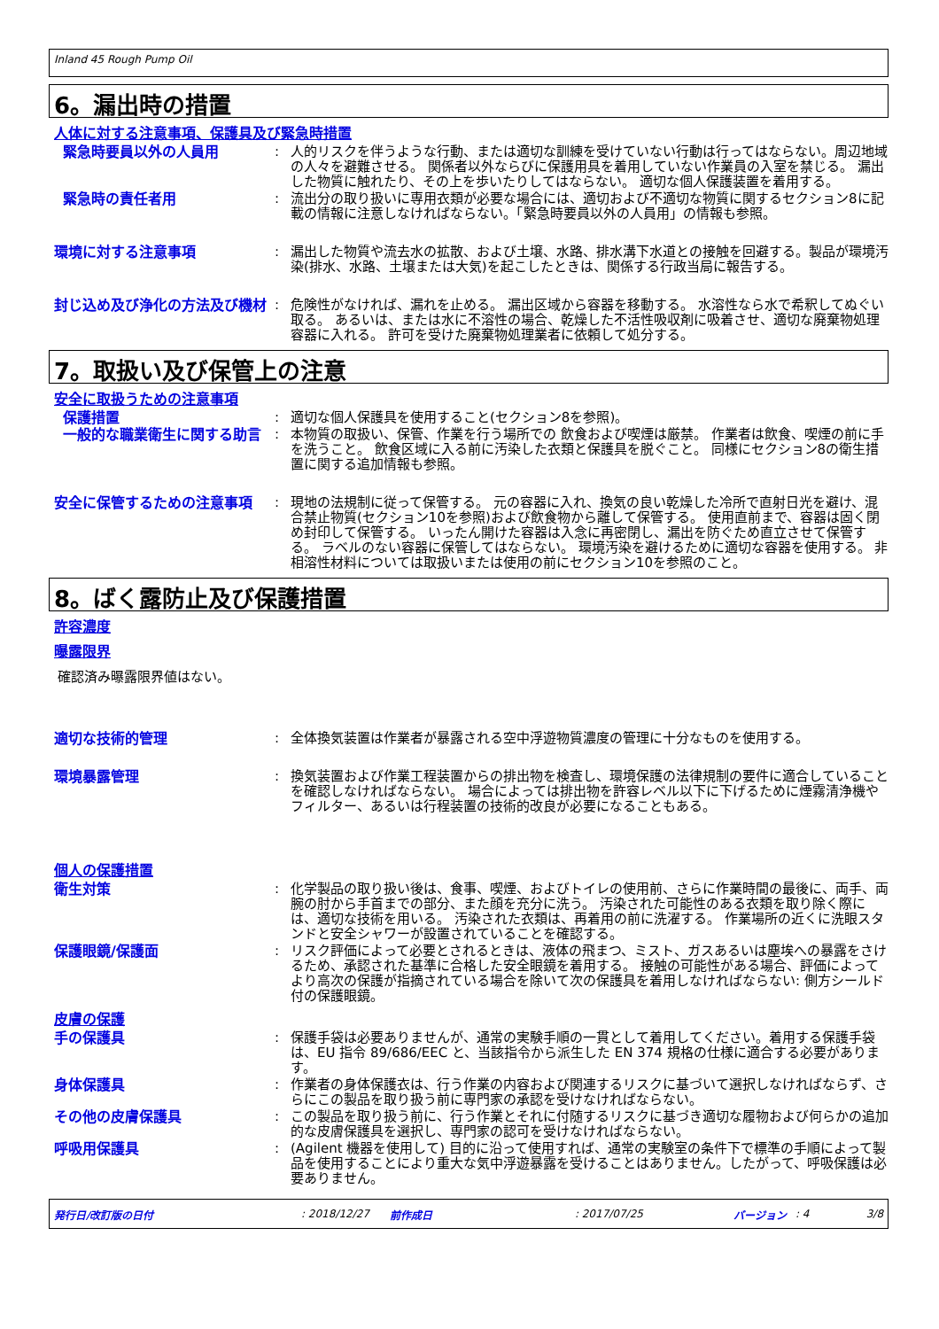Inland 45 Rough Pump Oil
6。漏出時の措置
人体に対する注意事項、保護具及び緊急時措置
緊急時要員以外の人員用 : 人的リスクを伴うような行動、または適切な訓練を受けていない行動は行ってはならない。周辺地域の人々を避難させる。 関係者以外ならびに保護用具を着用していない作業員の入室を禁じる。 漏出した物質に触れたり、その上を歩いたりしてはならない。 適切な個人保護装置を着用する。
緊急時の責任者用 : 流出分の取り扱いに専用衣類が必要な場合には、適切および不適切な物質に関するセクション8に記載の情報に注意しなければならない。「緊急時要員以外の人員用」の情報も参照。
環境に対する注意事項 : 漏出した物質や流去水の拡散、および土壌、水路、排水溝下水道との接触を回避する。製品が環境汚染(排水、水路、土壌または大気)を起こしたときは、関係する行政当局に報告する。
封じ込め及び浄化の方法及び機材 : 危険性がなければ、漏れを止める。 漏出区域から容器を移動する。 水溶性なら水で希釈してぬぐい取る。 あるいは、または水に不溶性の場合、乾燥した不活性吸収剤に吸着させ、適切な廃棄物処理容器に入れる。 許可を受けた廃棄物処理業者に依頼して処分する。
7。取扱い及び保管上の注意
安全に取扱うための注意事項
保護措置 : 適切な個人保護具を使用すること(セクション8を参照)。
一般的な職業衛生に関する助言 : 本物質の取扱い、保管、作業を行う場所での 飲食および喫煙は厳禁。 作業者は飲食、喫煙の前に手を洗うこと。 飲食区域に入る前に汚染した衣類と保護具を脱ぐこと。 同様にセクション8の衛生措置に関する追加情報も参照。
安全に保管するための注意事項 : 現地の法規制に従って保管する。 元の容器に入れ、換気の良い乾燥した冷所で直射日光を避け、混合禁止物質(セクション10を参照)および飲食物から離して保管する。 使用直前まで、容器は固く閉め封印して保管する。 いったん開けた容器は入念に再密閉し、漏出を防ぐため直立させて保管する。 ラベルのない容器に保管してはならない。 環境汚染を避けるために適切な容器を使用する。 非相溶性材料については取扱いまたは使用の前にセクション10を参照のこと。
8。ばく露防止及び保護措置
許容濃度
曝露限界
確認済み曝露限界値はない。
適切な技術的管理 : 全体換気装置は作業者が暴露される空中浮遊物質濃度の管理に十分なものを使用する。
環境暴露管理 : 換気装置および作業工程装置からの排出物を検査し、環境保護の法律規制の要件に適合していることを確認しなければならない。 場合によっては排出物を許容レベル以下に下げるために煙霧清浄機やフィルター、あるいは行程装置の技術的改良が必要になることもある。
個人の保護措置
衛生対策 : 化学製品の取り扱い後は、食事、喫煙、およびトイレの使用前、さらに作業時間の最後に、両手、両腕の肘から手首までの部分、また顔を充分に洗う。 汚染された可能性のある衣類を取り除く際には、適切な技術を用いる。 汚染された衣類は、再着用の前に洗濯する。 作業場所の近くに洗眼スタンドと安全シャワーが設置されていることを確認する。
保護眼鏡/保護面 : リスク評価によって必要とされるときは、液体の飛まつ、ミスト、ガスあるいは塵埃への暴露をさけるため、承認された基準に合格した安全眼鏡を着用する。 接触の可能性がある場合、評価によってより高次の保護が指摘されている場合を除いて次の保護具を着用しなければならない: 側方シールド付の保護眼鏡。
皮膚の保護
手の保護具 : 保護手袋は必要ありませんが、通常の実験手順の一貫として着用してください。着用する保護手袋は、EU 指令 89/686/EEC と、当該指令から派生した EN 374 規格の仕様に適合する必要があります。
身体保護具 : 作業者の身体保護衣は、行う作業の内容および関連するリスクに基づいて選択しなければならず、さらにこの製品を取り扱う前に専門家の承認を受けなければならない。
その他の皮膚保護具 : この製品を取り扱う前に、行う作業とそれに付随するリスクに基づき適切な履物および何らかの追加的な皮膚保護具を選択し、専門家の認可を受けなければならない。
呼吸用保護具 : (Agilent 機器を使用して) 目的に沿って使用すれば、通常の実験室の条件下で標準の手順によって製品を使用することにより重大な気中浮遊暴露を受けることはありません。したがって、呼吸保護は必要ありません。
発行日/改訂版の日付: 2018/12/27 前作成日: 2017/07/25 バージョン: 4 3/8